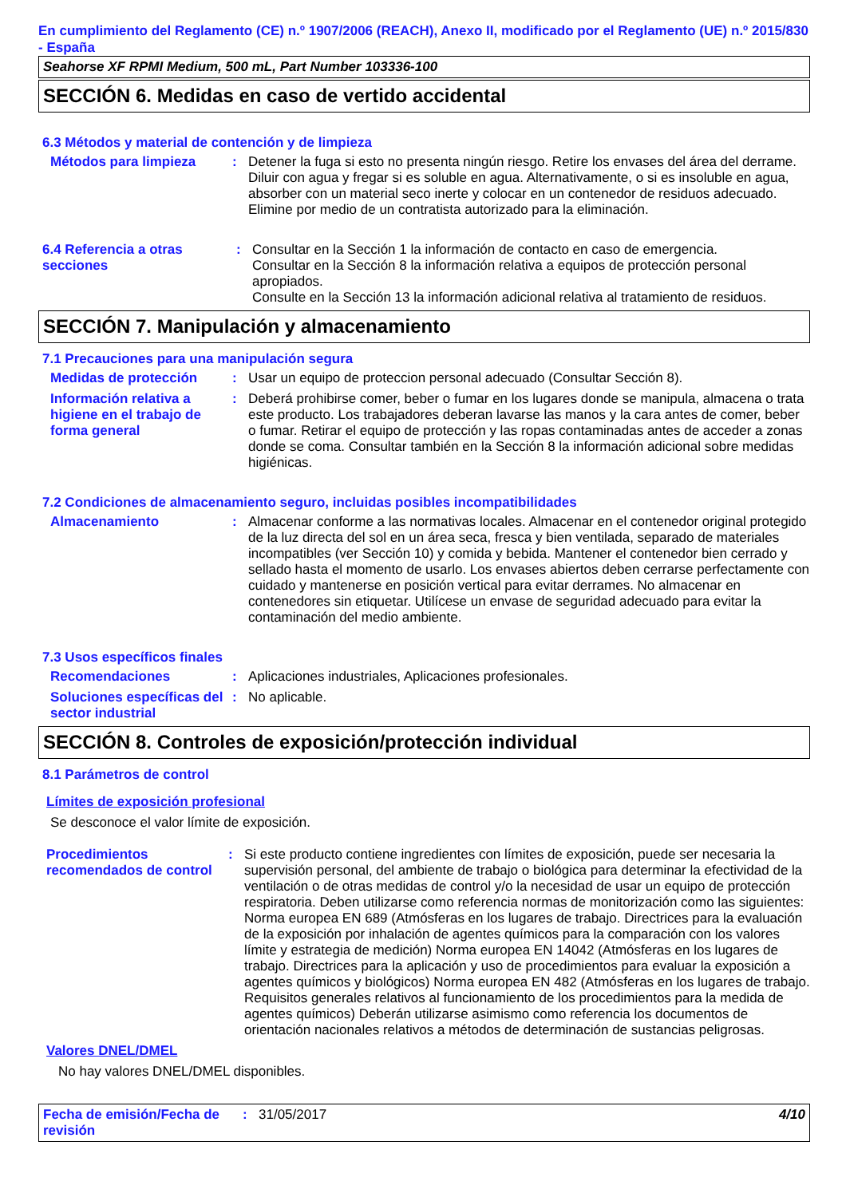En cumplimiento del Reglamento (CE) n.º 1907/2006 (REACH), Anexo II, modificado por el Reglamento (UE) n.º 2015/830 - España
Seahorse XF RPMI Medium, 500 mL, Part Number 103336-100
SECCIÓN 6. Medidas en caso de vertido accidental
6.3 Métodos y material de contención y de limpieza
Métodos para limpieza : Detener la fuga si esto no presenta ningún riesgo. Retire los envases del área del derrame. Diluir con agua y fregar si es soluble en agua. Alternativamente, o si es insoluble en agua, absorber con un material seco inerte y colocar en un contenedor de residuos adecuado. Elimine por medio de un contratista autorizado para la eliminación.
6.4 Referencia a otras secciones
: Consultar en la Sección 1 la información de contacto en caso de emergencia.
Consultar en la Sección 8 la información relativa a equipos de protección personal apropiados.
Consulte en la Sección 13 la información adicional relativa al tratamiento de residuos.
SECCIÓN 7. Manipulación y almacenamiento
7.1 Precauciones para una manipulación segura
Medidas de protección : Usar un equipo de proteccion personal adecuado (Consultar Sección 8).
Información relativa a higiene en el trabajo de forma general
: Deberá prohibirse comer, beber o fumar en los lugares donde se manipula, almacena o trata este producto. Los trabajadores deberan lavarse las manos y la cara antes de comer, beber o fumar. Retirar el equipo de protección y las ropas contaminadas antes de acceder a zonas donde se coma. Consultar también en la Sección 8 la información adicional sobre medidas higiénicas.
7.2 Condiciones de almacenamiento seguro, incluidas posibles incompatibilidades
Almacenamiento : Almacenar conforme a las normativas locales. Almacenar en el contenedor original protegido de la luz directa del sol en un área seca, fresca y bien ventilada, separado de materiales incompatibles (ver Sección 10) y comida y bebida. Mantener el contenedor bien cerrado y sellado hasta el momento de usarlo. Los envases abiertos deben cerrarse perfectamente con cuidado y mantenerse en posición vertical para evitar derrames. No almacenar en contenedores sin etiquetar. Utilícese un envase de seguridad adecuado para evitar la contaminación del medio ambiente.
7.3 Usos específicos finales
Recomendaciones : Aplicaciones industriales, Aplicaciones profesionales.
Soluciones específicas del sector industrial
: No aplicable.
SECCIÓN 8. Controles de exposición/protección individual
8.1 Parámetros de control
Límites de exposición profesional
Se desconoce el valor límite de exposición.
Procedimientos recomendados de control
: Si este producto contiene ingredientes con límites de exposición, puede ser necesaria la supervisión personal, del ambiente de trabajo o biológica para determinar la efectividad de la ventilación o de otras medidas de control y/o la necesidad de usar un equipo de protección respiratoria. Deben utilizarse como referencia normas de monitorización como las siguientes: Norma europea EN 689 (Atmósferas en los lugares de trabajo. Directrices para la evaluación de la exposición por inhalación de agentes químicos para la comparación con los valores límite y estrategia de medición) Norma europea EN 14042 (Atmósferas en los lugares de trabajo. Directrices para la aplicación y uso de procedimientos para evaluar la exposición a agentes químicos y biológicos) Norma europea EN 482 (Atmósferas en los lugares de trabajo. Requisitos generales relativos al funcionamiento de los procedimientos para la medida de agentes químicos) Deberán utilizarse asimismo como referencia los documentos de orientación nacionales relativos a métodos de determinación de sustancias peligrosas.
Valores DNEL/DMEL
No hay valores DNEL/DMEL disponibles.
Fecha de emisión/Fecha de revisión
: 31/05/2017 4/10